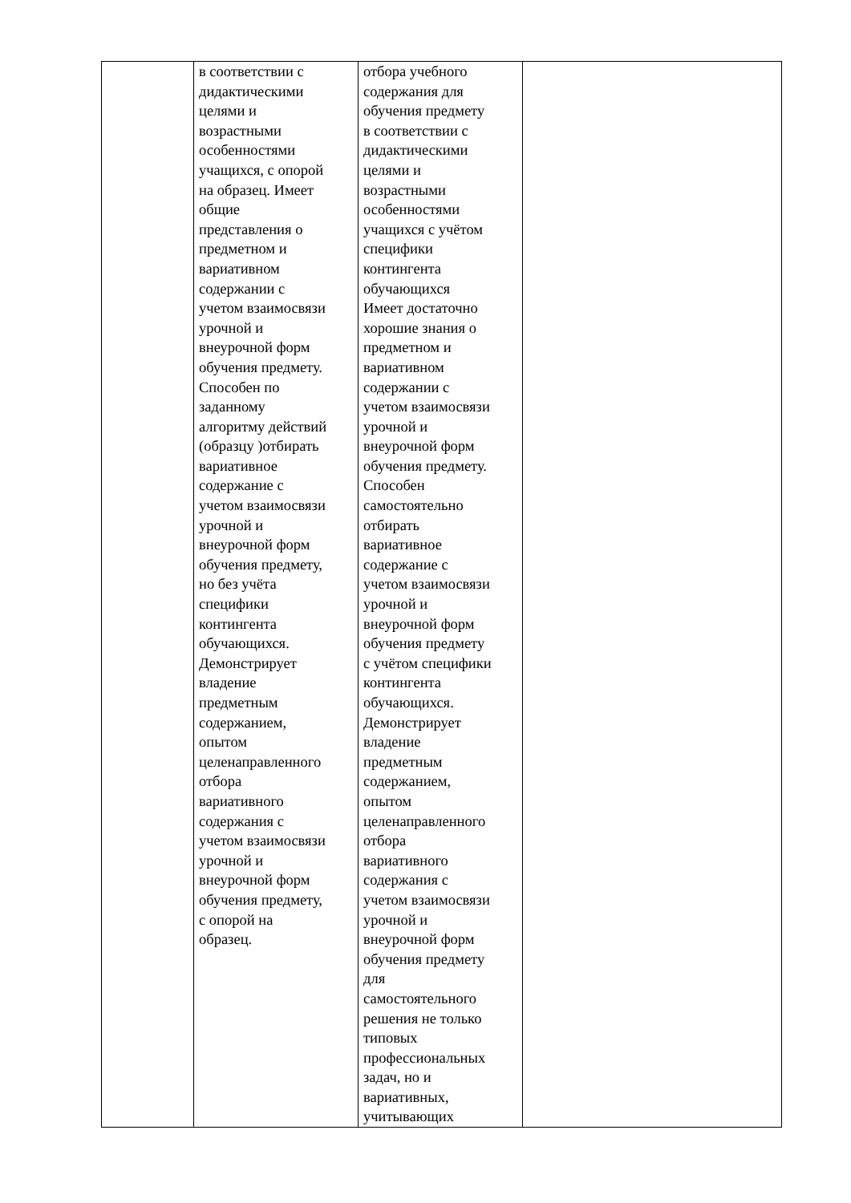| | в соответствии с дидактическими целями и возрастными особенностями учащихся, с опорой на образец. Имеет общие представления о предметном и вариативном содержании с учетом взаимосвязи урочной и внеурочной форм обучения предмету. Способен по заданному алгоритму действий (образцу )отбирать вариативное содержание с учетом взаимосвязи урочной и внеурочной форм обучения предмету, но без учёта специфики контингента обучающихся. Демонстрирует владение предметным содержанием, опытом целенаправленного отбора вариативного содержания с учетом взаимосвязи урочной и внеурочной форм обучения предмету, с опорой на образец. | отбора учебного содержания для обучения предмету в соответствии с дидактическими целями и возрастными особенностями учащихся с учётом специфики контингента обучающихся Имеет достаточно хорошие знания о предметном и вариативном содержании с учетом взаимосвязи урочной и внеурочной форм обучения предмету. Способен самостоятельно отбирать вариативное содержание с учетом взаимосвязи урочной и внеурочной форм обучения предмету с учётом специфики контингента обучающихся. Демонстрирует владение предметным содержанием, опытом целенаправленного отбора вариативного содержания с учетом взаимосвязи урочной и внеурочной форм обучения предмету для самостоятельного решения не только типовых профессиональных задач, но и вариативных, учитывающих | |